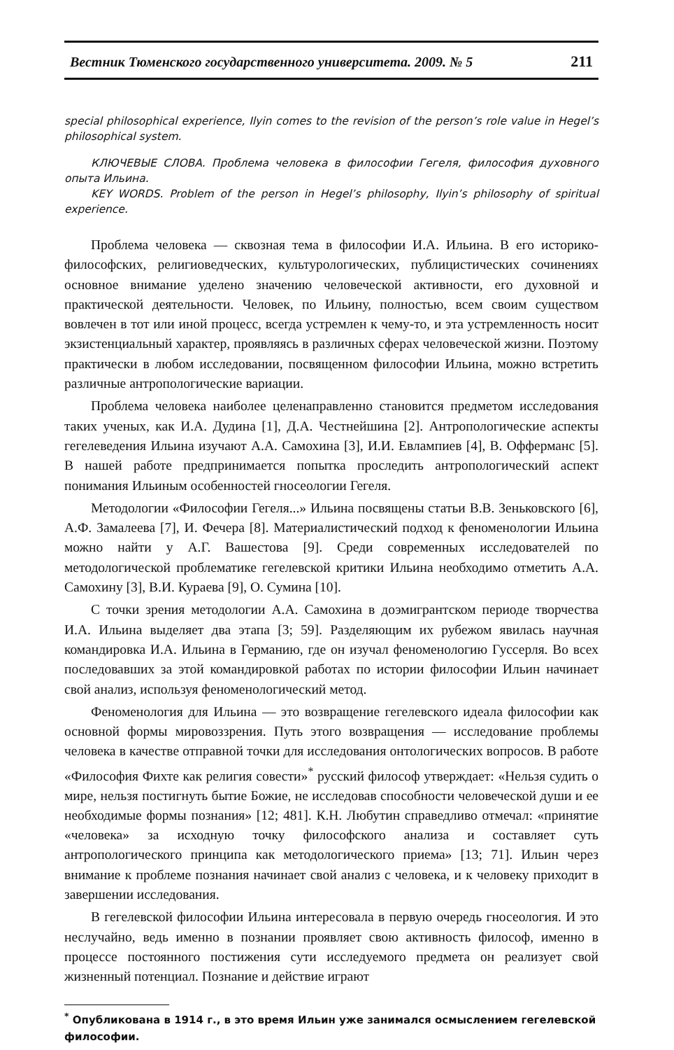Вестник Тюменского государственного университета. 2009. № 5 211
special philosophical experience, Ilyin comes to the revision of the person’s role value in Hegel’s philosophical system.
КЛЮЧЕВЫЕ СЛОВА. Проблема человека в философии Гегеля, философия духовного опыта Ильина.
KEY WORDS. Problem of the person in Hegel’s philosophy, Ilyin’s philosophy of spiritual experience.
Проблема человека — сквозная тема в философии И.А. Ильина. В его историко-философских, религиоведческих, культурологических, публицистических сочинениях основное внимание уделено значению человеческой активности, его духовной и практической деятельности. Человек, по Ильину, полностью, всем своим существом вовлечен в тот или иной процесс, всегда устремлен к чему-то, и эта устремленность носит экзистенциальный характер, проявляясь в различных сферах человеческой жизни. Поэтому практически в любом исследовании, посвященном философии Ильина, можно встретить различные антропологические вариации.
Проблема человека наиболее целенаправленно становится предметом исследования таких ученых, как И.А. Дудина [1], Д.А. Честнейшина [2]. Антропологические аспекты гегелеведения Ильина изучают А.А. Самохина [3], И.И. Евлампиев [4], В. Офферманс [5]. В нашей работе предпринимается попытка проследить антропологический аспект понимания Ильиным особенностей гносеологии Гегеля.
Методологии «Философии Гегеля...» Ильина посвящены статьи В.В. Зеньковского [6], А.Ф. Замалеева [7], И. Фечера [8]. Материалистический подход к феноменологии Ильина можно найти у А.Г. Вашестова [9]. Среди современных исследователей по методологической проблематике гегелевской критики Ильина необходимо отметить А.А. Самохину [3], В.И. Кураева [9], О. Сумина [10].
С точки зрения методологии А.А. Самохина в доэмигрантском периоде творчества И.А. Ильина выделяет два этапа [3; 59]. Разделяющим их рубежом явилась научная командировка И.А. Ильина в Германию, где он изучал феноменологию Гуссерля. Во всех последовавших за этой командировкой работах по истории философии Ильин начинает свой анализ, используя феноменологический метод.
Феноменология для Ильина — это возвращение гегелевского идеала философии как основной формы мировоззрения. Путь этого возвращения — исследование проблемы человека в качестве отправной точки для исследования онтологических вопросов. В работе «Философия Фихте как религия совести»<sup>*</sup> русский философ утверждает: «Нельзя судить о мире, нельзя постигнуть бытие Божие, не исследовав способности человеческой души и ее необходимые формы познания» [12; 481]. К.Н. Любутин справедливо отмечал: «принятие «человека» за исходную точку философского анализа и составляет суть антропологического принципа как методологического приема» [13; 71]. Ильин через внимание к проблеме познания начинает свой анализ с человека, и к человеку приходит в завершении исследования.
В гегелевской философии Ильина интересовала в первую очередь гносеология. И это неслучайно, ведь именно в познании проявляет свою активность философ, именно в процессе постоянного постижения сути исследуемого предмета он реализует свой жизненный потенциал. Познание и действие играют
<sup>*</sup> Опубликована в 1914 г., в это время Ильин уже занимался осмыслением гегелевской философии.